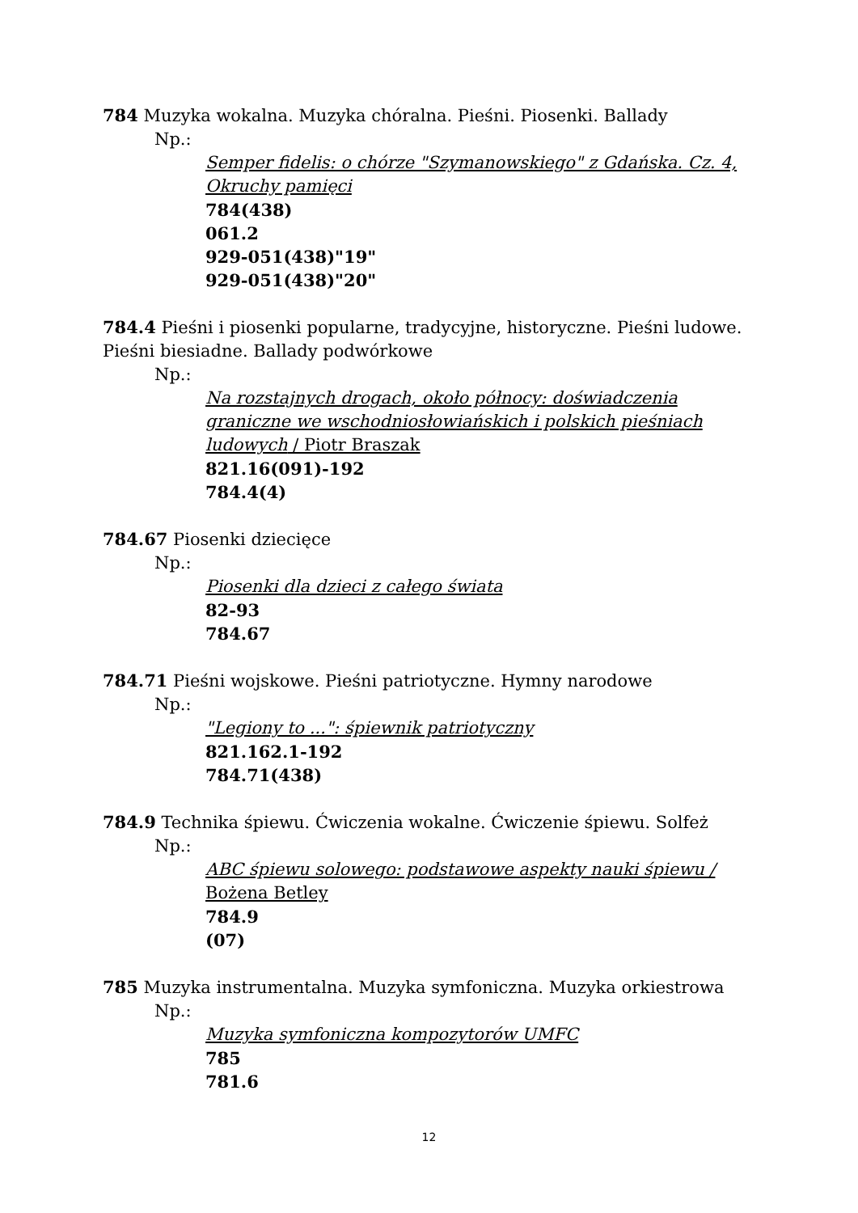784 Muzyka wokalna. Muzyka chóralna. Pieśni. Piosenki. Ballady
Np.:
Semper fidelis: o chórze "Szymanowskiego" z Gdańska. Cz. 4, Okruchy pamięci
784(438)
061.2
929-051(438)"19"
929-051(438)"20"
784.4 Pieśni i piosenki popularne, tradycyjne, historyczne. Pieśni ludowe. Pieśni biesiadne. Ballady podwórkowe
Np.:
Na rozstajnych drogach, około północy: doświadczenia graniczne we wschodniosłowiańskich i polskich pieśniach ludowych / Piotr Braszak
821.16(091)-192
784.4(4)
784.67 Piosenki dziecięce
Np.:
Piosenki dla dzieci z całego świata
82-93
784.67
784.71 Pieśni wojskowe. Pieśni patriotyczne. Hymny narodowe
Np.:
"Legiony to ...": śpiewnik patriotyczny
821.162.1-192
784.71(438)
784.9 Technika śpiewu. Ćwiczenia wokalne. Ćwiczenie śpiewu. Solfeż
Np.:
ABC śpiewu solowego: podstawowe aspekty nauki śpiewu / Bożena Betley
784.9
(07)
785 Muzyka instrumentalna. Muzyka symfoniczna. Muzyka orkiestrowa
Np.:
Muzyka symfoniczna kompozytorów UMFC
785
781.6
12